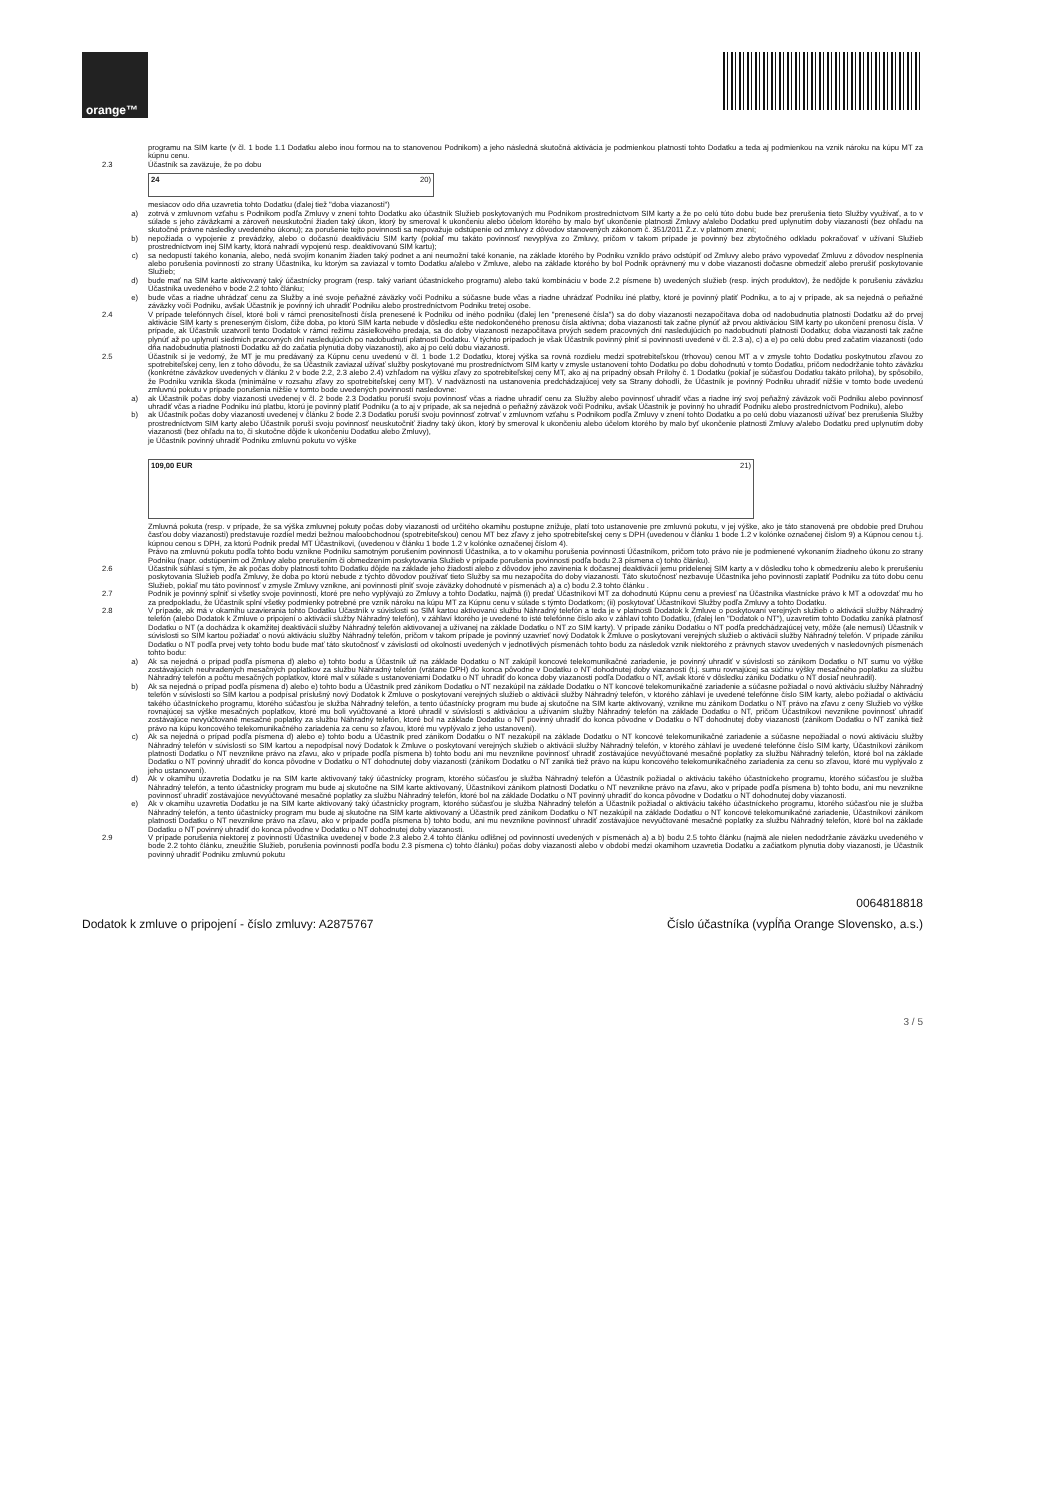orange™
programu na SIM karte (v čl. 1 bode 1.1 Dodatku alebo inou formou na to stanovenou Podnikom) a jeho následná skutočná aktivácia je podmienkou platnosti tohto Dodatku a teda aj podmienkou na vznik nároku na kúpu MT za kúpnu cenu.
2.3 Účastník sa zaväzuje, že po dobu
24 20)
mesiacov odo dňa uzavretia tohto Dodatku (ďalej tiež "doba viazanosti")
a) zotrvá v zmluvnom vzťahu s Podnikom podľa Zmluvy v znení tohto Dodatku ako účastník Služieb poskytovaných mu Podnikom prostredníctvom SIM karty a že po celú túto dobu bude bez prerušenia tieto Služby využívať, a to v súlade s jeho záväzkami a zároveň neuskutoční žiaden taký úkon, ktorý by smeroval k ukončeniu alebo účelom ktorého by malo byť ukončenie platnosti Zmluvy a/alebo Dodatku pred uplynutím doby viazanosti (bez ohľadu na skutočné právne následky uvedeného úkonu); za porušenie tejto povinnosti sa nepovažuje odstúpenie od zmluvy z dôvodov stanovených zákonom č. 351/2011 Z.z. v platnom znení;
b) nepožiada o vypojenie z prevádzky, alebo o dočasnú deaktiváciu SIM karty (pokiaľ mu takáto povinnosť nevyplýva zo Zmluvy, pričom v takom prípade je povinný bez zbytočného odkladu pokračovať v užívaní Služieb prostredníctvom inej SIM karty, ktorá nahradí vypojenú resp. deaktivovanú SIM kartu);
c) sa nedopustí takého konania, alebo, nedá svojím konaním žiaden taký podnet a ani neumožní také konanie, na základe ktorého by Podniku vzniklo právo odstúpiť od Zmluvy alebo právo vypovedať Zmluvu z dôvodov nesplnenia alebo porušenia povinností zo strany Účastníka, ku ktorým sa zaviazal v tomto Dodatku a/alebo v Zmluve, alebo na základe ktorého by bol Podnik oprávnený mu v dobe viazanosti dočasne obmedziť alebo prerušiť poskytovanie Služieb;
d) bude mať na SIM karte aktivovaný taký účastnícky program (resp. taký variant účastníckeho programu) alebo takú kombináciu v bode 2.2 písmene b) uvedených služieb (resp. iných produktov), že nedôjde k porušeniu záväzku Účastníka uvedeného v bode 2.2 tohto článku;
e) bude včas a riadne uhrádzať cenu za Služby a iné svoje peňažné záväzky voči Podniku a súčasne bude včas a riadne uhrádzať Podniku iné platby, ktoré je povinný platiť Podniku, a to aj v prípade, ak sa nejedná o peňažné záväzky voči Podniku, avšak Účastník je povinný ich uhradiť Podniku alebo prostredníctvom Podniku tretej osobe.
2.4 V prípade telefónnych čísel, ktoré boli v rámci prenositeľnosti čísla prenesené k Podniku od iného podniku (ďalej len "prenesené čísla") sa do doby viazanosti nezapočítava doba od nadobudnutia platnosti Dodatku až do prvej aktivácie SIM karty s preneseným číslom, čiže doba, po ktorú SIM karta nebude v dôsledku ešte nedokončeného prenosu čísla aktívna; doba viazanosti tak začne plynúť až prvou aktiváciou SIM karty po ukončení prenosu čísla. V prípade, ak Účastník uzatvoril tento Dodatok v rámci režimu zásielkového predaja, sa do doby viazanosti nezapočítava prvých sedem pracovných dní nasledujúcich po nadobudnutí platnosti Dodatku; doba viazanosti tak začne plynúť až po uplynutí siedmich pracovných dní nasledujúcich po nadobudnutí platnosti Dodatku. V týchto prípadoch je však Účastník povinný plniť si povinnosti uvedené v čl. 2.3 a), c) a e) po celú dobu pred začatím viazanosti (odo dňa nadobudnutia platnosti Dodatku až do začatia plynutia doby viazanosti), ako aj po celú dobu viazanosti.
2.5 Účastník si je vedomý, že MT je mu predávaný za Kúpnu cenu uvedenú v čl. 1 bode 1.2 Dodatku, ktorej výška sa rovná rozdielu medzi spotrebiteľskou (trhovou) cenou MT a v zmysle tohto Dodatku poskytnutou zľavou zo spotrebiteľskej ceny, len z toho dôvodu, že sa Účastník zaviazal užívať služby poskytované mu prostredníctvom SIM karty v zmysle ustanovení tohto Dodatku po dobu dohodnutú v tomto Dodatku, pričom nedodržanie tohto záväzku (konkrétne záväzkov uvedených v článku 2 v bode 2.2, 2.3 alebo 2.4) vzhľadom na výšku zľavy zo spotrebiteľskej ceny MT, ako aj na prípadný obsah Prílohy č. 1 Dodatku (pokiaľ je súčasťou Dodatku takáto príloha), by spôsobilo, že Podniku vznikla škoda (minimálne v rozsahu zľavy zo spotrebiteľskej ceny MT). V nadväznosti na ustanovenia predchádzajúcej vety sa Strany dohodli, že Účastník je povinný Podniku uhradiť nižšie v tomto bode uvedenú zmluvnú pokutu v prípade porušenia nižšie v tomto bode uvedených povinností nasledovne:
a) ak Účastník počas doby viazanosti uvedenej v čl. 2 bode 2.3 Dodatku poruší svoju povinnosť včas a riadne uhradiť cenu za Služby alebo povinnosť uhradiť včas a riadne iný svoj peňažný záväzok voči Podniku alebo povinnosť uhradiť včas a riadne Podniku inú platbu, ktorú je povinný platiť Podniku (a to aj v prípade, ak sa nejedná o peňažný záväzok voči Podniku, avšak Účastník je povinný ho uhradiť Podniku alebo prostredníctvom Podniku), alebo
b) ak Účastník počas doby viazanosti uvedenej v článku 2 bode 2.3 Dodatku poruší svoju povinnosť zotrvať v zmluvnom vzťahu s Podnikom podľa Zmluvy v znení tohto Dodatku a po celú dobu viazanosti užívať bez prerušenia Služby prostredníctvom SIM karty alebo Účastník poruší svoju povinnosť neuskutočniť žiadny taký úkon, ktorý by smeroval k ukončeniu alebo účelom ktorého by malo byť ukončenie platnosti Zmluvy a/alebo Dodatku pred uplynutím doby viazanosti (bez ohľadu na to, či skutočne dôjde k ukončeniu Dodatku alebo Zmluvy),
je Účastník povinný uhradiť Podniku zmluvnú pokutu vo výške
109,00 EUR 21)
Zmluvná pokuta (resp. v prípade, že sa výška zmluvnej pokuty počas doby viazanosti od určitého okamihu postupne znižuje, platí toto ustanovenie pre zmluvnú pokutu, v jej výške, ako je táto stanovená pre obdobie pred Druhou časťou doby viazanosti) predstavuje rozdiel medzi bežnou maloobchodnou (spotrebiteľskou) cenou MT bez zľavy z jeho spotrebiteľskej ceny s DPH (uvedenou v článku 1 bode 1.2 v kolónke označenej číslom 9) a Kúpnou cenou t.j. kúpnou cenou s DPH, za ktorú Podnik predal MT Účastníkovi, (uvedenou v článku 1 bode 1.2 v kolónke označenej číslom 4).
Právo na zmluvnú pokutu podľa tohto bodu vznikne Podniku samotným porušením povinnosti Účastníka, a to v okamihu porušenia povinnosti Účastníkom, pričom toto právo nie je podmienené vykonaním žiadneho úkonu zo strany Podniku (napr. odstúpením od Zmluvy alebo prerušením či obmedzením poskytovania Služieb v prípade porušenia povinnosti podľa bodu 2.3 písmena c) tohto článku).
2.6 Účastník súhlasí s tým, že ak počas doby platnosti tohto Dodatku dôjde na základe jeho žiadosti alebo z dôvodov jeho zavinenia k dočasnej deaktivácii jemu pridelenej SIM karty a v dôsledku toho k obmedzeniu alebo k prerušeniu poskytovania Služieb podľa Zmluvy, že doba po ktorú nebude z týchto dôvodov používať tieto Služby sa mu nezapočíta do doby viazanosti. Táto skutočnosť nezbavuje Účastníka jeho povinnosti zaplatiť Podniku za túto dobu cenu Služieb, pokiaľ mu táto povinnosť v zmysle Zmluvy vznikne, ani povinnosti plniť svoje záväzky dohodnuté v písmenách a) a c) bodu 2.3 tohto článku .
2.7 Podnik je povinný splniť si všetky svoje povinnosti, ktoré pre neho vyplývajú zo Zmluvy a tohto Dodatku, najmä (i) predať Účastníkovi MT za dohodnutú Kúpnu cenu a previesť na Účastníka vlastnícke právo k MT a odovzdať mu ho za predpokladu, že Účastník splní všetky podmienky potrebné pre vznik nároku na kúpu MT za Kúpnu cenu v súlade s týmto Dodatkom; (ii) poskytovať Účastníkovi Služby podľa Zmluvy a tohto Dodatku.
2.8 V prípade, ak má v okamihu uzavierania tohto Dodatku Účastník v súvislosti so SIM kartou aktivovanú službu Náhradný telefón a teda je v platnosti Dodatok k Zmluve o poskytovaní verejných služieb o aktivácii služby Náhradný telefón (alebo Dodatok k Zmluve o pripojení o aktivácii služby Náhradný telefón), v záhlaví ktorého je uvedené to isté telefónne číslo ako v záhlaví tohto Dodatku, (ďalej len "Dodatok o NT"), uzavretím tohto Dodatku zaniká platnosť Dodatku o NT (a dochádza k okamžitej deaktivácii služby Náhradný telefón aktivovanej a užívanej na základe Dodatku o NT zo SIM karty). V prípade zániku Dodatku o NT podľa predchádzajúcej vety, môže (ale nemusí) Účastník v súvislosti so SIM kartou požiadať o novú aktiváciu služby Náhradný telefón, pričom v takom prípade je povinný uzavrieť nový Dodatok k Zmluve o poskytovaní verejných služieb o aktivácii služby Náhradný telefón. V prípade zániku Dodatku o NT podľa prvej vety tohto bodu bude mať táto skutočnosť v závislosti od okolností uvedených v jednotlivých písmenách tohto bodu za následok vznik niektorého z právnych stavov uvedených v nasledovných písmenách tohto bodu:
a) Ak sa nejedná o prípad podľa písmena d) alebo e) tohto bodu a Účastník už na základe Dodatku o NT zakúpil koncové telekomunikačné zariadenie, je povinný uhradiť v súvislosti so zánikom Dodatku o NT sumu vo výške zostávajúcich neuhradených mesačných poplatkov za službu Náhradný telefón (vrátane DPH) do konca pôvodne v Dodatku o NT dohodnutej doby viazanosti (t.j. sumu rovnajúcej sa súčinu výšky mesačného poplatku za službu Náhradný telefón a počtu mesačných poplatkov, ktoré mal v súlade s ustanoveniami Dodatku o NT uhradiť do konca doby viazanosti podľa Dodatku o NT, avšak ktoré v dôsledku zániku Dodatku o NT dosiaľ neuhradil).
b) Ak sa nejedná o prípad podľa písmena d) alebo e) tohto bodu a Účastník pred zánikom Dodatku o NT nezakúpil na základe Dodatku o NT koncové telekomunikačné zariadenie a súčasne požiadal o novú aktiváciu služby Náhradný telefón v súvislosti so SIM kartou a podpísal príslušný nový Dodatok k Zmluve o poskytovaní verejných služieb o aktivácii služby Náhradný telefón, v ktorého záhlaví je uvedené telefónne číslo SIM karty, alebo požiadal o aktiváciu takého účastníckeho programu, ktorého súčasťou je služba Náhradný telefón, a tento účastnícky program mu bude aj skutočne na SIM karte aktivovaný, vznikne mu zánikom Dodatku o NT právo na zľavu z ceny Služieb vo výške rovnajúcej sa výške mesačných poplatkov, ktoré mu boli vyúčtované a ktoré uhradil v súvislosti s aktiváciou a užívaním služby Náhradný telefón na základe Dodatku o NT, pričom Účastníkovi nevznikne povinnosť uhradiť zostávajúce nevyúčtované mesačné poplatky za službu Náhradný telefón, ktoré bol na základe Dodatku o NT povinný uhradiť do konca pôvodne v Dodatku o NT dohodnutej doby viazanosti (zánikom Dodatku o NT zaniká tiež právo na kúpu koncového telekomunikačného zariadenia za cenu so zľavou, ktoré mu vyplývalo z jeho ustanovení).
c) Ak sa nejedná o prípad podľa písmena d) alebo e) tohto bodu a Účastník pred zánikom Dodatku o NT nezakúpil na základe Dodatku o NT koncové telekomunikačné zariadenie a súčasne nepožiadal o novú aktiváciu služby Náhradný telefón v súvislosti so SIM kartou a nepodpísal nový Dodatok k Zmluve o poskytovaní verejných služieb o aktivácii služby Náhradný telefón, v ktorého záhlaví je uvedené telefónne číslo SIM karty, Účastníkovi zánikom platnosti Dodatku o NT nevznikne právo na zľavu, ako v prípade podľa písmena b) tohto bodu ani mu nevznikne povinnosť uhradiť zostávajúce nevyúčtované mesačné poplatky za službu Náhradný telefón, ktoré bol na základe Dodatku o NT povinný uhradiť do konca pôvodne v Dodatku o NT dohodnutej doby viazanosti (zánikom Dodatku o NT zaniká tiež právo na kúpu koncového telekomunikačného zariadenia za cenu so zľavou, ktoré mu vyplývalo z jeho ustanovení).
d) Ak v okamihu uzavretia Dodatku je na SIM karte aktivovaný taký účastnícky program, ktorého súčasťou je služba Náhradný telefón a Účastník požiadal o aktiváciu takého účastníckeho programu, ktorého súčasťou je služba Náhradný telefón, a tento účastnícky program mu bude aj skutočne na SIM karte aktivovaný, Účastníkovi zánikom platnosti Dodatku o NT nevznikne právo na zľavu, ako v prípade podľa písmena b) tohto bodu, ani mu nevznikne povinnosť uhradiť zostávajúce nevyúčtované mesačné poplatky za službu Náhradný telefón, ktoré bol na základe Dodatku o NT povinný uhradiť do konca pôvodne v Dodatku o NT dohodnutej doby viazanosti.
e) Ak v okamihu uzavretia Dodatku je na SIM karte aktivovaný taký účastnícky program, ktorého súčasťou je služba Náhradný telefón a Účastník požiadal o aktiváciu takého účastníckeho programu, ktorého súčasťou nie je služba Náhradný telefón, a tento účastnícky program mu bude aj skutočne na SIM karte aktivovaný a Účastník pred zánikom Dodatku o NT nezakúpil na základe Dodatku o NT koncové telekomunikačné zariadenie, Účastníkovi zánikom platnosti Dodatku o NT nevznikne právo na zľavu, ako v prípade podľa písmena b) tohto bodu, ani mu nevznikne povinnosť uhradiť zostávajúce nevyúčtované mesačné poplatky za službu Náhradný telefón, ktoré bol na základe Dodatku o NT povinný uhradiť do konca pôvodne v Dodatku o NT dohodnutej doby viazanosti.
2.9 V prípade porušenia niektorej z povinností Účastníka uvedenej v bode 2.3 alebo 2.4 tohto článku odlišnej od povinností uvedených v písmenách a) a b) bodu 2.5 tohto článku (najmä ale nielen nedodržanie záväzku uvedeného v bode 2.2 tohto článku, zneužitie Služieb, porušenia povinnosti podľa bodu 2.3 písmena c) tohto článku) počas doby viazanosti alebo v období medzi okamihom uzavretia Dodatku a začiatkom plynutia doby viazanosti, je Účastník povinný uhradiť Podniku zmluvnú pokutu
0064818818
Dodatok k zmluve o pripojení - číslo zmluvy: A2875767 Číslo účastníka (vypĺňa Orange Slovensko, a.s.)
3 / 5